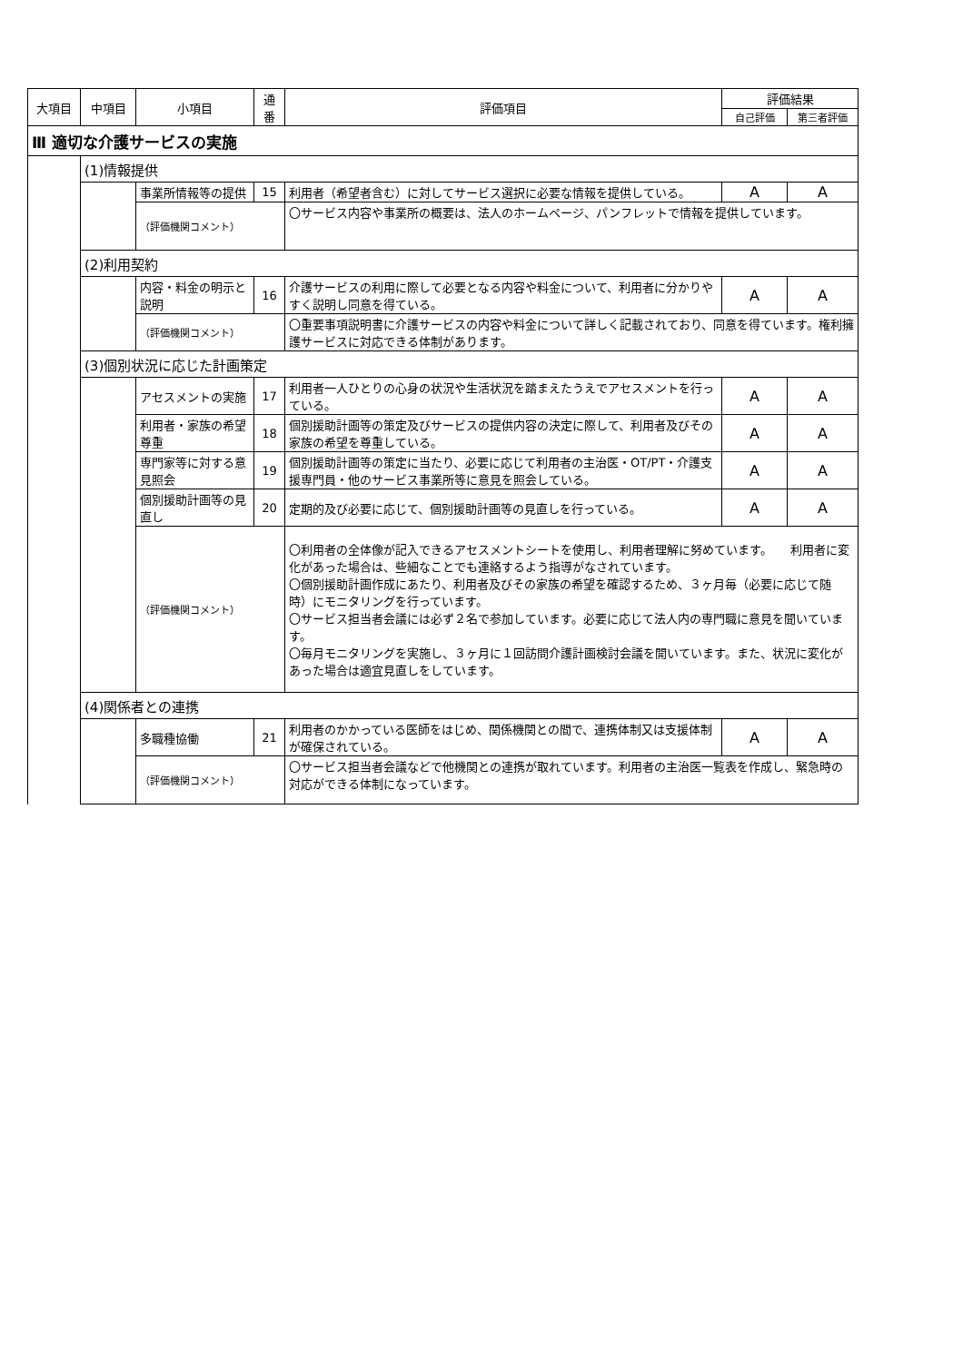| 大項目 | 中項目 | 小項目 | 通番 | 評価項目 | 評価結果 | |
| --- | --- | --- | --- | --- | --- | --- |
| | | | | | 自己評価 | 第三者評価 |
| Ⅲ 適切な介護サービスの実施 | | | | | | |
| | (1)情報提供 | | | | | |
| | | 事業所情報等の提供 | 15 | 利用者（希望者含む）に対してサービス選択に必要な情報を提供している。 | A | A |
| | | （評価機関コメント） | | 〇サービス内容や事業所の概要は、法人のホームページ、パンフレットで情報を提供しています。 | | |
| | (2)利用契約 | | | | | |
| | | 内容・料金の明示と説明 | 16 | 介護サービスの利用に際して必要となる内容や料金について、利用者に分かりやすく説明し同意を得ている。 | A | A |
| | | （評価機関コメント） | | 〇重要事項説明書に介護サービスの内容や料金について詳しく記載されており、同意を得ています。権利擁護サービスに対応できる体制があります。 | | |
| | (3)個別状況に応じた計画策定 | | | | | |
| | | アセスメントの実施 | 17 | 利用者一人ひとりの心身の状況や生活状況を踏まえたうえでアセスメントを行っている。 | A | A |
| | | 利用者・家族の希望尊重 | 18 | 個別援助計画等の策定及びサービスの提供内容の決定に際して、利用者及びその家族の希望を尊重している。 | A | A |
| | | 専門家等に対する意見照会 | 19 | 個別援助計画等の策定に当たり、必要に応じて利用者の主治医・OT/PT・介護支援専門員・他のサービス事業所等に意見を照会している。 | A | A |
| | | 個別援助計画等の見直し | 20 | 定期的及び必要に応じて、個別援助計画等の見直しを行っている。 | A | A |
| | | （評価機関コメント） | | 〇利用者の全体像が記入できるアセスメントシートを使用し、利用者理解に努めています。 利用者に変化があった場合は、些細なことでも連絡するよう指導がなされています。 〇個別援助計画作成にあたり、利用者及びその家族の希望を確認するため、３ヶ月毎（必要に応じて随時）にモニタリングを行っています。 〇サービス担当者会議には必ず２名で参加しています。必要に応じて法人内の専門職に意見を聞いています。 〇毎月モニタリングを実施し、３ヶ月に１回訪問介護計画検討会議を開いています。また、状況に変化があった場合は適宜見直しをしています。 | | |
| | (4)関係者との連携 | | | | | |
| | | 多職種協働 | 21 | 利用者のかかっている医師をはじめ、関係機関との間で、連携体制又は支援体制が確保されている。 | A | A |
| | | （評価機関コメント） | | 〇サービス担当者会議などで他機関との連携が取れています。利用者の主治医一覧表を作成し、緊急時の対応ができる体制になっています。 | | |